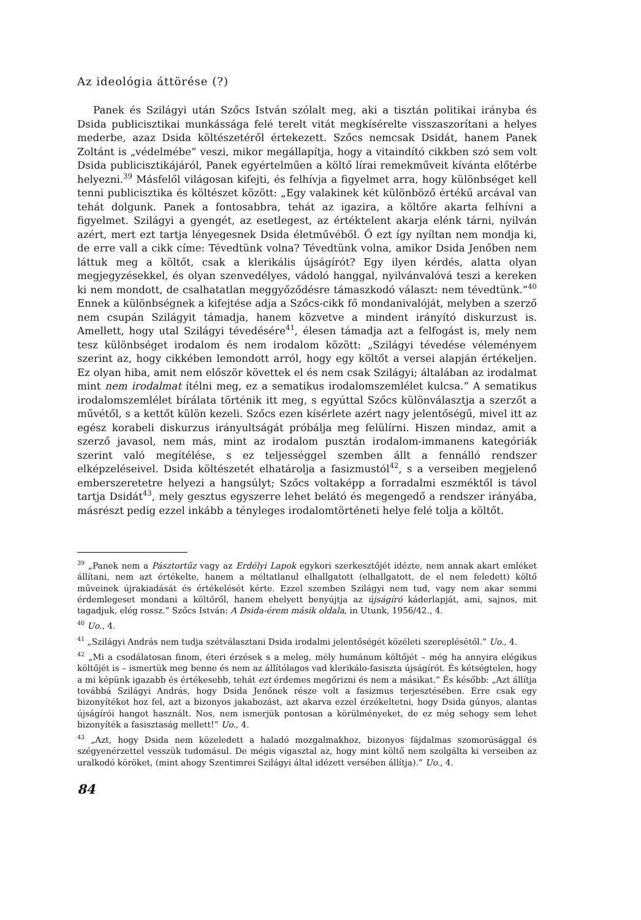Az ideológia áttörése (?)
Panek és Szilágyi után Szőcs István szólalt meg, aki a tisztán politikai irányba és Dsida publicisztikai munkássága felé terelt vitát megkísérelte visszaszorítani a helyes mederbe, azaz Dsida költészetéről értekezett. Szőcs nemcsak Dsidát, hanem Panek Zoltánt is „védelmébe” veszi, mikor megállapítja, hogy a vitaindító cikkben szó sem volt Dsida publicisztikájáról, Panek egyértelműen a költő lírai remekműveit kívánta előtérbe helyezni.<sup>39</sup> Másfelől világosan kifejti, és felhívja a figyelmet arra, hogy különbséget kell tenni publicisztika és költészet között: „Egy valakinek két különböző értékű arcával van tehát dolgunk. Panek a fontosabbra, tehát az igazira, a költőre akarta felhívni a figyelmet. Szilágyi a gyengét, az esetlegest, az értéktelent akarja elénk tárni, nyilván azért, mert ezt tartja lényegesnek Dsida életművéből. Ő ezt így nyíltan nem mondja ki, de erre vall a cikk címe: Tévedtünk volna? Tévedtünk volna, amikor Dsida Jenőben nem láttuk meg a költőt, csak a klerikális újságírót? Egy ilyen kérdés, alatta olyan megjegyzésekkel, és olyan szenvedélyes, vádoló hanggal, nyilvánvalóvá teszi a kereken ki nem mondott, de csalhatatlan meggyőződésre támaszkodó választ: nem tévedtünk.”<sup>40</sup> Ennek a különbségnek a kifejtése adja a Szőcs-cikk fő mondanivalóját, melyben a szerző nem csupán Szilágyit támadja, hanem közvetve a mindent irányító diskurzust is. Amellett, hogy utal Szilágyi tévedésére<sup>41</sup>, élesen támadja azt a felfogást is, mely nem tesz különbséget irodalom és nem irodalom között: „Szilágyi tévedése véleményem szerint az, hogy cikkében lemondott arról, hogy egy költőt a versei alapján értékeljen. Ez olyan hiba, amit nem először követtek el és nem csak Szilágyi; általában az irodalmat mint nem irodalmat ítélni meg, ez a sematikus irodalomszemlélet kulcsa.” A sematikus irodalomszemlélet bírálata történik itt meg, s egyúttal Szőcs különválasztja a szerzőt a művétől, s a kettőt külön kezeli. Szőcs ezen kísérlete azért nagy jelentőségű, mivel itt az egész korabeli diskurzus irányultságát próbálja meg felülírni. Hiszen mindaz, amit a szerző javasol, nem más, mint az irodalom pusztán irodalom-immanens kategóriák szerint való megítélése, s ez teljességgel szemben állt a fennálló rendszer elképzeléseivel. Dsida költészetét elhatárolja a fasizmustól<sup>42</sup>, s a verseiben megjelenő emberszeretetre helyezi a hangsúlyt; Szőcs voltaképp a forradalmi eszméktől is távol tartja Dsidát<sup>43</sup>, mely gesztus egyszerre lehet belátó és megengedő a rendszer irányába, másrészt pedig ezzel inkább a tényleges irodalomtörténeti helye felé tolja a költőt.
<sup>39</sup> „Panek nem a Pásztortűz vagy az Erdélyi Lapok egykori szerkesztőjét idézte, nem annak akart emléket állítani, nem azt értékelte, hanem a méltatlanul elhallgatott (elhallgatott, de el nem feledett) költő műveinek újrakiadását és értékelését kérte. Ezzel szemben Szilágyi nem tud, vagy nem akar semmi érdemlegeset mondani a költőről, hanem ehelyett benyújtja az újságíró káderlapját, ami, sajnos, mit tagadjuk, elég rossz.” Szőcs István: A Dsida-érem másik oldala, in Utunk, 1956/42., 4.
<sup>40</sup> Uo., 4.
<sup>41</sup> „Szilágyi András nem tudja szétválasztani Dsida irodalmi jelentőségét közéleti szereplésétől.” Uo., 4.
<sup>42</sup> „Mi a csodálatosan finom, éteri érzések s a meleg, mély humánum költőjét – még ha annyira elégikus költőjét is – ismertük meg benne és nem az állítólagos vad klerikálo-fasiszta újságírót. És kétségtelen, hogy a mi képünk igazabb és értékesebb, tehát ezt érdemes megőrizni és nem a másikat.” És később: „Azt állítja továbbá Szilágyi András, hogy Dsida Jenőnek része volt a fasizmus terjesztésében. Erre csak egy bizonyítékot hoz fel, azt a bizonyos jakabozást, azt akarva ezzel érzékeltetni, hogy Dsida gúnyos, alantas újságírói hangot használt. Nos, nem ismerjük pontosan a körülményeket, de ez még sehogy sem lehet bizonyíték a fasisztaság mellett!” Uo., 4.
<sup>43</sup> „Azt, hogy Dsida nem közeledett a haladó mozgalmakhoz, bizonyos fájdalmas szomorúsággal és szégyenérzettel vesszük tudomásul. De mégis vigasztal az, hogy mint költő nem szolgálta ki verseiben az uralkodó köröket, (mint ahogy Szentimrei Szilágyi által idézett versében állítja).” Uo., 4.
84